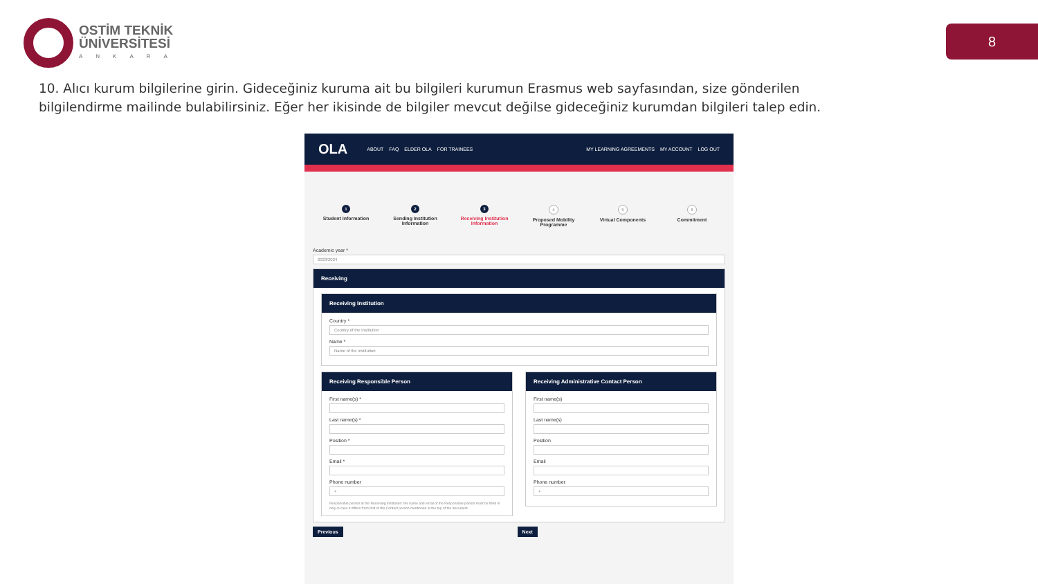OSTİM TEKNİK
ÜNİVERSİTESİ
ANKARA
8
10. Alıcı kurum bilgilerine girin. Gideceğiniz kuruma ait bu bilgileri kurumun Erasmus web sayfasından, size gönderilen bilgilendirme mailinde bulabilirsiniz. Eğer her ikisinde de bilgiler mevcut değilse gideceğiniz kurumdan bilgileri talep edin.
OLA ABOUT FAQ ELDER OLA FOR TRAINEES MY LEARNING AGREEMENTS MY ACCOUNT LOG OUT
1
Student Information
2
Sending Institution Information
3
Receiving Institution Information
4
Proposed Mobility Programme
5
Virtual Components
6
Commitment
Academic year *
2023/2024
Receiving
Receiving Institution
Country *
Country of the institution
Name *
Name of the institution
Receiving Responsible Person
First name(s) *
Last name(s) *
Position *
Email *
Phone number
+
Responsible person at the Receiving Institution: the name and email of the Responsible person must be filled in only in case it differs from that of the Contact person mentioned at the top of the document.
Receiving Administrative Contact Person
First name(s)
Last name(s)
Position
Email
Phone number
+
Previous Next